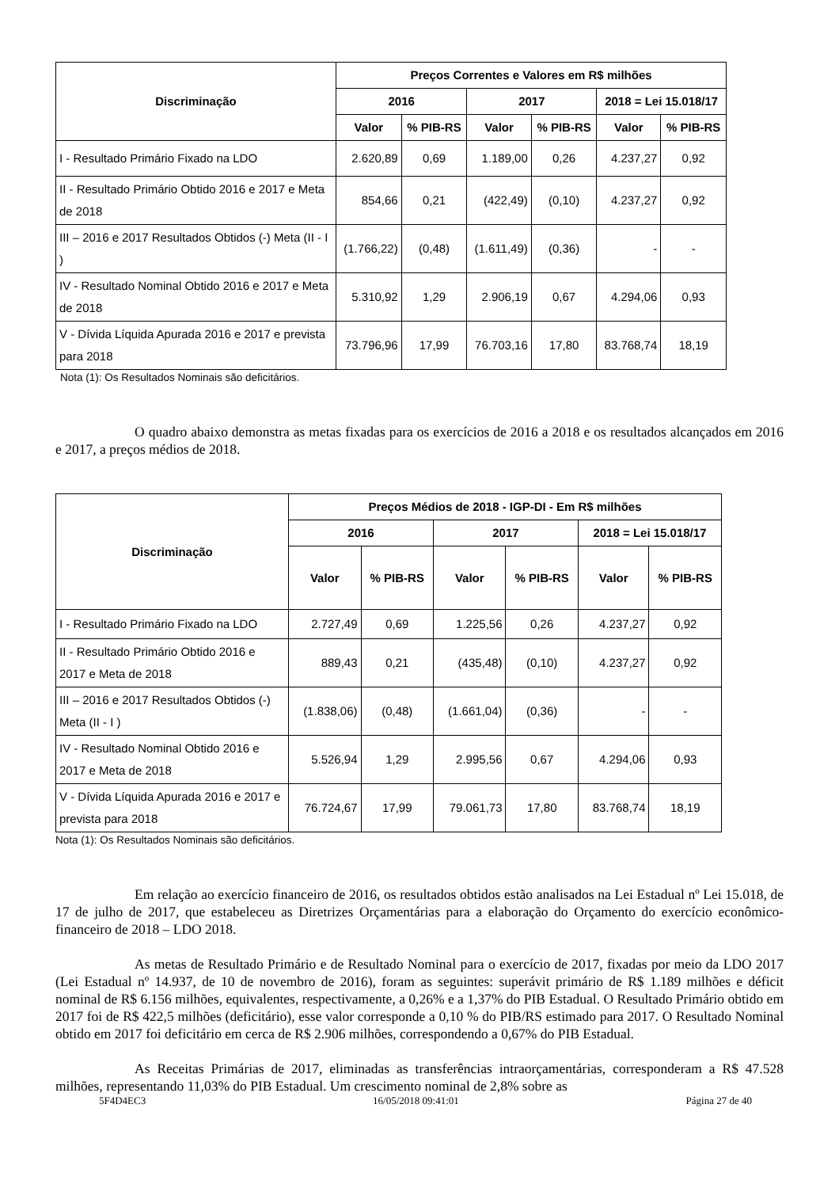| Discriminação | Preços Correntes e Valores em R$ milhões | | | | | |
| --- | --- | --- | --- | --- | --- | --- |
| | 2016 | | 2017 | | 2018 = Lei 15.018/17 | |
| | Valor | % PIB-RS | Valor | % PIB-RS | Valor | % PIB-RS |
| I - Resultado Primário Fixado na LDO | 2.620,89 | 0,69 | 1.189,00 | 0,26 | 4.237,27 | 0,92 |
| II - Resultado Primário Obtido 2016 e 2017 e Meta de 2018 | 854,66 | 0,21 | (422,49) | (0,10) | 4.237,27 | 0,92 |
| III – 2016 e 2017 Resultados Obtidos (-) Meta (II - I ) | (1.766,22) | (0,48) | (1.611,49) | (0,36) | - | - |
| IV - Resultado Nominal Obtido 2016 e 2017 e Meta de 2018 | 5.310,92 | 1,29 | 2.906,19 | 0,67 | 4.294,06 | 0,93 |
| V - Dívida Líquida Apurada 2016 e 2017 e prevista para 2018 | 73.796,96 | 17,99 | 76.703,16 | 17,80 | 83.768,74 | 18,19 |
Nota (1): Os Resultados Nominais são deficitários.
O quadro abaixo demonstra as metas fixadas para os exercícios de 2016 a 2018 e os resultados alcançados em 2016 e 2017, a preços médios de 2018.
| Discriminação | Preços Médios de 2018 - IGP-DI - Em R$ milhões | | | | | |
| --- | --- | --- | --- | --- | --- | --- |
| | 2016 | | 2017 | | 2018 = Lei 15.018/17 | |
| | Valor | % PIB-RS | Valor | % PIB-RS | Valor | % PIB-RS |
| I - Resultado Primário Fixado na LDO | 2.727,49 | 0,69 | 1.225,56 | 0,26 | 4.237,27 | 0,92 |
| II - Resultado Primário Obtido 2016 e 2017 e Meta de 2018 | 889,43 | 0,21 | (435,48) | (0,10) | 4.237,27 | 0,92 |
| III – 2016 e 2017 Resultados Obtidos (-) Meta (II - I ) | (1.838,06) | (0,48) | (1.661,04) | (0,36) | - | - |
| IV - Resultado Nominal Obtido 2016 e 2017 e Meta de 2018 | 5.526,94 | 1,29 | 2.995,56 | 0,67 | 4.294,06 | 0,93 |
| V - Dívida Líquida Apurada 2016 e 2017 e prevista para 2018 | 76.724,67 | 17,99 | 79.061,73 | 17,80 | 83.768,74 | 18,19 |
Nota (1): Os Resultados Nominais são deficitários.
Em relação ao exercício financeiro de 2016, os resultados obtidos estão analisados na Lei Estadual nº Lei 15.018, de 17 de julho de 2017, que estabeleceu as Diretrizes Orçamentárias para a elaboração do Orçamento do exercício econômico-financeiro de 2018 – LDO 2018.
As metas de Resultado Primário e de Resultado Nominal para o exercício de 2017, fixadas por meio da LDO 2017 (Lei Estadual nº 14.937, de 10 de novembro de 2016), foram as seguintes: superávit primário de R$ 1.189 milhões e déficit nominal de R$ 6.156 milhões, equivalentes, respectivamente, a 0,26% e a 1,37% do PIB Estadual. O Resultado Primário obtido em 2017 foi de R$ 422,5 milhões (deficitário), esse valor corresponde a 0,10 % do PIB/RS estimado para 2017. O Resultado Nominal obtido em 2017 foi deficitário em cerca de R$ 2.906 milhões, correspondendo a 0,67% do PIB Estadual.
As Receitas Primárias de 2017, eliminadas as transferências intraorçamentárias, corresponderam a R$ 47.528 milhões, representando 11,03% do PIB Estadual. Um crescimento nominal de 2,8% sobre as
5F4D4EC3 16/05/2018 09:41:01 Página 27 de 40